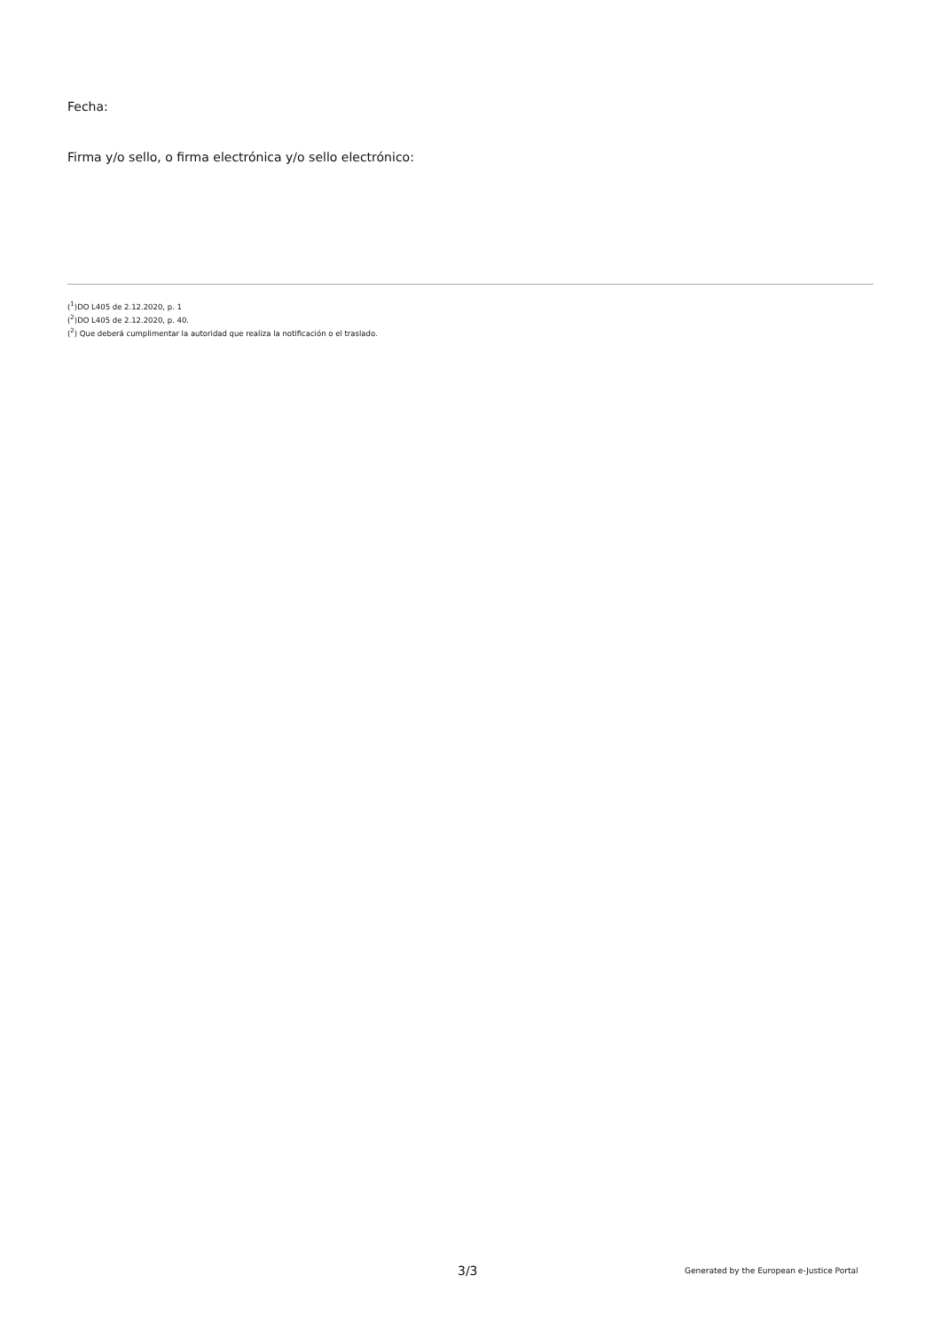Fecha:
Firma y/o sello, o firma electrónica y/o sello electrónico:
(<sup>1</sup>)DO L405 de 2.12.2020, p. 1
(<sup>2</sup>)DO L405 de 2.12.2020, p. 40.
(<sup>2</sup>) Que deberá cumplimentar la autoridad que realiza la notificación o el traslado.
3/3 Generated by the European e-Justice Portal